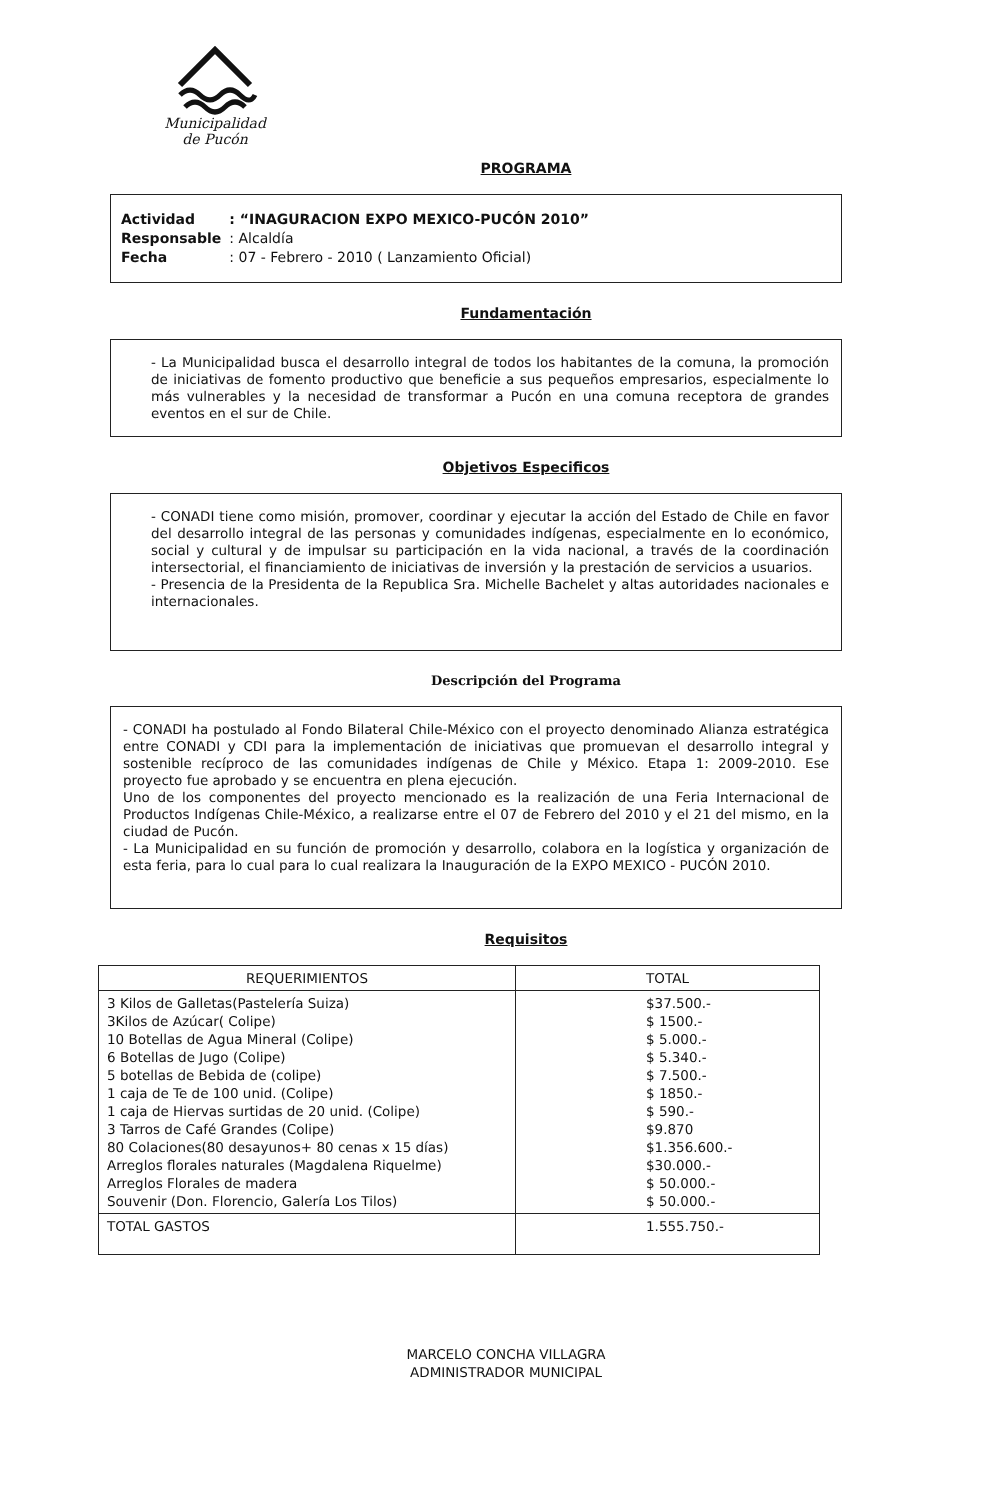Municipalidad
de Pucón
PROGRAMA
| Actividad | : “INAGURACION EXPO MEXICO-PUCÓN 2010” |
| Responsable | : Alcaldía |
| Fecha | : 07 - Febrero - 2010 ( Lanzamiento Oficial) |
Fundamentación
- La Municipalidad busca el desarrollo integral de todos los habitantes de la comuna, la promoción de iniciativas de fomento productivo que beneficie a sus pequeños empresarios, especialmente lo más vulnerables y la necesidad de transformar a Pucón en una comuna receptora de grandes eventos en el sur de Chile.
Objetivos Especificos
- CONADI tiene como misión, promover, coordinar y ejecutar la acción del Estado de Chile en favor del desarrollo integral de las personas y comunidades indígenas, especialmente en lo económico, social y cultural y de impulsar su participación en la vida nacional, a través de la coordinación intersectorial, el financiamiento de iniciativas de inversión y la prestación de servicios a usuarios.
- Presencia de la Presidenta de la Republica Sra. Michelle Bachelet y altas autoridades nacionales e internacionales.
Descripción del Programa
- CONADI ha postulado al Fondo Bilateral Chile-México con el proyecto denominado Alianza estratégica entre CONADI y CDI para la implementación de iniciativas que promuevan el desarrollo integral y sostenible recíproco de las comunidades indígenas de Chile y México. Etapa 1: 2009-2010. Ese proyecto fue aprobado y se encuentra en plena ejecución.
Uno de los componentes del proyecto mencionado es la realización de una Feria Internacional de Productos Indígenas Chile-México, a realizarse entre el 07 de Febrero del 2010 y el 21 del mismo, en la ciudad de Pucón.
- La Municipalidad en su función de promoción y desarrollo, colabora en la logística y organización de esta feria, para lo cual para lo cual realizara la Inauguración de la EXPO MEXICO - PUCÓN 2010.
Requisitos
| REQUERIMIENTOS | TOTAL |
| --- | --- |
| 3 Kilos de Galletas(Pastelería Suiza) 3Kilos de Azúcar( Colipe) 10 Botellas de Agua Mineral (Colipe) 6 Botellas de Jugo (Colipe) 5 botellas de Bebida de (colipe) 1 caja de Te de 100 unid. (Colipe) 1 caja de Hiervas surtidas de 20 unid. (Colipe) 3 Tarros de Café Grandes (Colipe) 80 Colaciones(80 desayunos+ 80 cenas x 15 días) Arreglos florales naturales (Magdalena Riquelme) Arreglos Florales de madera Souvenir (Don. Florencio, Galería Los Tilos) | $37.500.- $ 1500.- $ 5.000.- $ 5.340.- $ 7.500.- $ 1850.- $ 590.- $9.870 $1.356.600.- $30.000.- $ 50.000.- $ 50.000.- |
| TOTAL GASTOS | 1.555.750.- |
MARCELO CONCHA VILLAGRA
ADMINISTRADOR MUNICIPAL